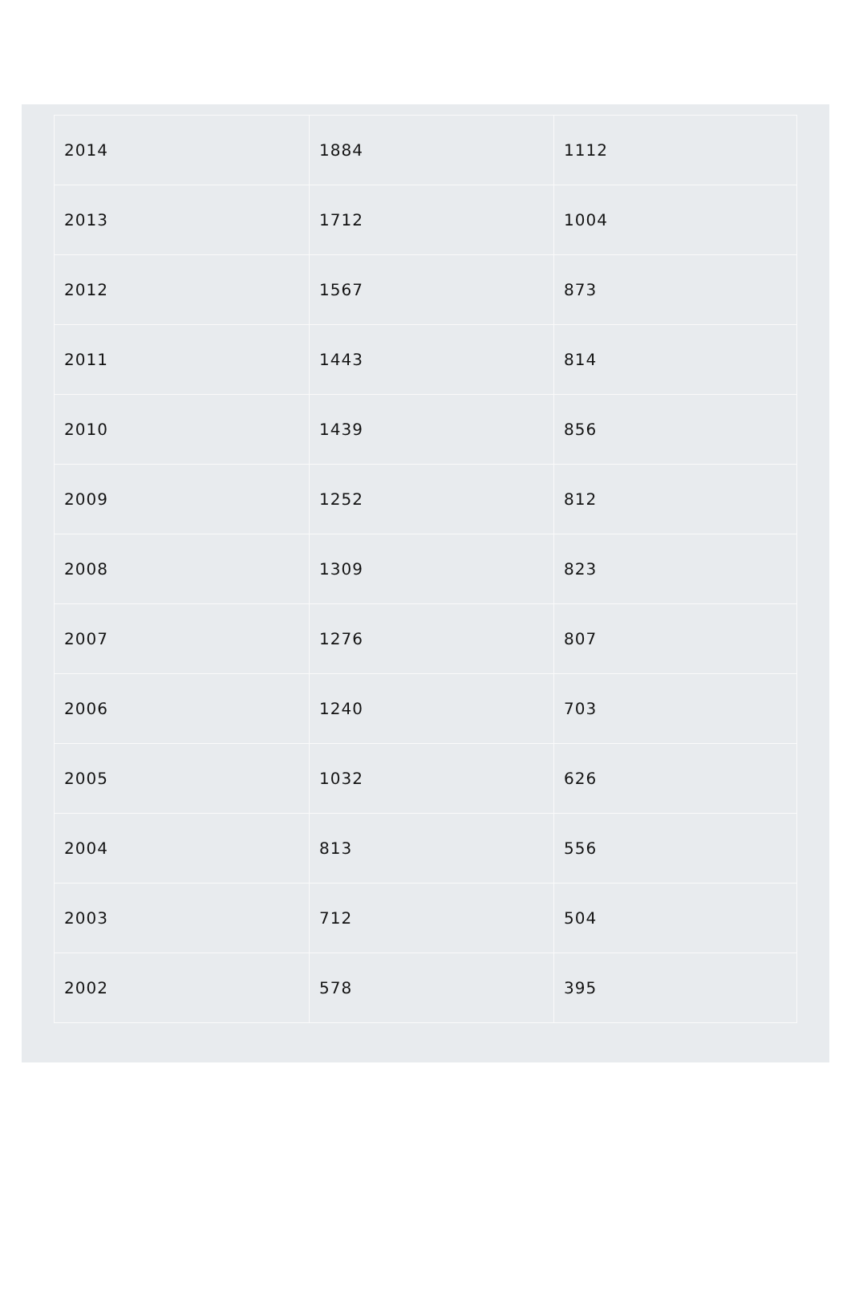| 2014 | 1884 | 1112 |
| 2013 | 1712 | 1004 |
| 2012 | 1567 | 873 |
| 2011 | 1443 | 814 |
| 2010 | 1439 | 856 |
| 2009 | 1252 | 812 |
| 2008 | 1309 | 823 |
| 2007 | 1276 | 807 |
| 2006 | 1240 | 703 |
| 2005 | 1032 | 626 |
| 2004 | 813 | 556 |
| 2003 | 712 | 504 |
| 2002 | 578 | 395 |